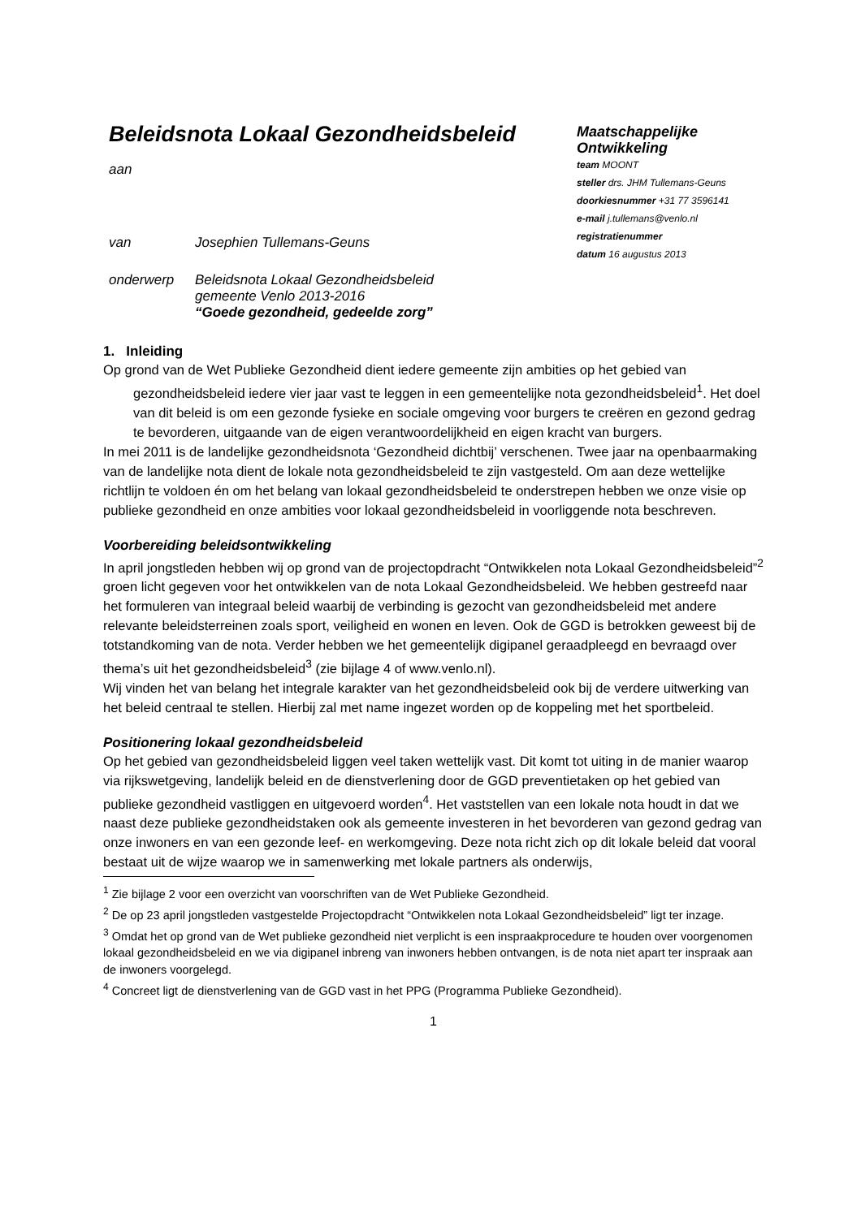Beleidsnota Lokaal Gezondheidsbeleid
aan
| van | Josephien Tullemans-Geuns |
| onderwerp | Beleidsnota Lokaal Gezondheidsbeleid gemeente Venlo 2013-2016 “Goede gezondheid, gedeelde zorg” |
Maatschappelijke
Ontwikkeling
team MOONT
steller drs. JHM Tullemans-Geuns
doorkiesnummer +31 77 3596141
e-mail j.tullemans@venlo.nl
registratienummer
datum 16 augustus 2013
1. Inleiding
Op grond van de Wet Publieke Gezondheid dient iedere gemeente zijn ambities op het gebied van gezondheidsbeleid iedere vier jaar vast te leggen in een gemeentelijke nota gezondheidsbeleid<sup>1</sup>. Het doel van dit beleid is om een gezonde fysieke en sociale omgeving voor burgers te creëren en gezond gedrag te bevorderen, uitgaande van de eigen verantwoordelijkheid en eigen kracht van burgers.
In mei 2011 is de landelijke gezondheidsnota ‘Gezondheid dichtbij’ verschenen. Twee jaar na openbaarmaking van de landelijke nota dient de lokale nota gezondheidsbeleid te zijn vastgesteld. Om aan deze wettelijke richtlijn te voldoen én om het belang van lokaal gezondheidsbeleid te onderstrepen hebben we onze visie op publieke gezondheid en onze ambities voor lokaal gezondheidsbeleid in voorliggende nota beschreven.
Voorbereiding beleidsontwikkeling
In april jongstleden hebben wij op grond van de projectopdracht “Ontwikkelen nota Lokaal Gezondheidsbeleid”<sup>2</sup> groen licht gegeven voor het ontwikkelen van de nota Lokaal Gezondheidsbeleid. We hebben gestreefd naar het formuleren van integraal beleid waarbij de verbinding is gezocht van gezondheidsbeleid met andere relevante beleidsterreinen zoals sport, veiligheid en wonen en leven. Ook de GGD is betrokken geweest bij de totstandkoming van de nota. Verder hebben we het gemeentelijk digipanel geraadpleegd en bevraagd over thema’s uit het gezondheidsbeleid<sup>3</sup> (zie bijlage 4 of www.venlo.nl).
Wij vinden het van belang het integrale karakter van het gezondheidsbeleid ook bij de verdere uitwerking van het beleid centraal te stellen. Hierbij zal met name ingezet worden op de koppeling met het sportbeleid.
Positionering lokaal gezondheidsbeleid
Op het gebied van gezondheidsbeleid liggen veel taken wettelijk vast. Dit komt tot uiting in de manier waarop via rijkswetgeving, landelijk beleid en de dienstverlening door de GGD preventietaken op het gebied van publieke gezondheid vastliggen en uitgevoerd worden<sup>4</sup>. Het vaststellen van een lokale nota houdt in dat we naast deze publieke gezondheidstaken ook als gemeente investeren in het bevorderen van gezond gedrag van onze inwoners en van een gezonde leef- en werkomgeving. Deze nota richt zich op dit lokale beleid dat vooral bestaat uit de wijze waarop we in samenwerking met lokale partners als onderwijs,
<sup>1</sup> Zie bijlage 2 voor een overzicht van voorschriften van de Wet Publieke Gezondheid.
<sup>2</sup> De op 23 april jongstleden vastgestelde Projectopdracht “Ontwikkelen nota Lokaal Gezondheidsbeleid” ligt ter inzage.
<sup>3</sup> Omdat het op grond van de Wet publieke gezondheid niet verplicht is een inspraakprocedure te houden over voorgenomen lokaal gezondheidsbeleid en we via digipanel inbreng van inwoners hebben ontvangen, is de nota niet apart ter inspraak aan de inwoners voorgelegd.
<sup>4</sup> Concreet ligt de dienstverlening van de GGD vast in het PPG (Programma Publieke Gezondheid).
1